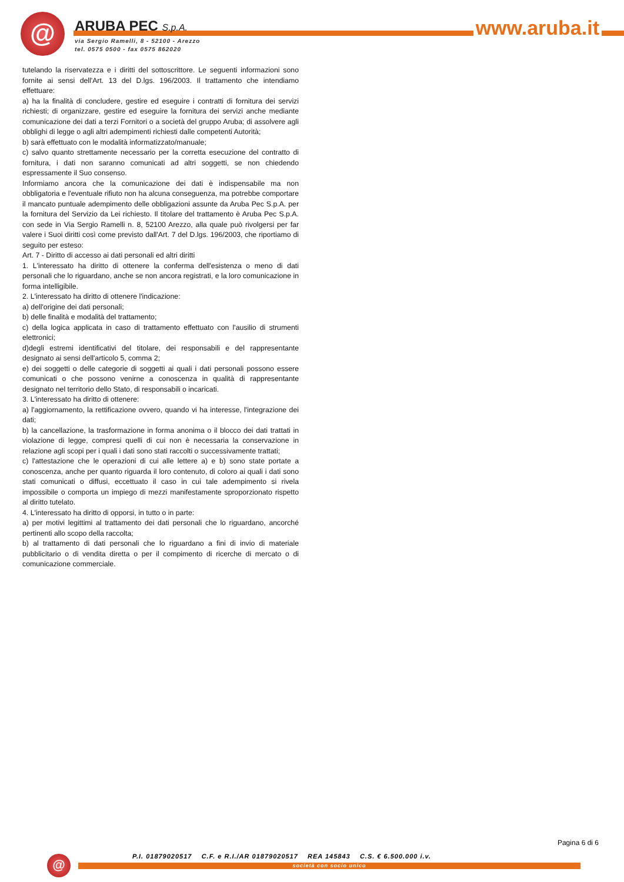@ ARUBA PEC S.p.A.
via Sergio Ramelli, 8 - 52100 - Arezzo
tel. 0575 0500 - fax 0575 862020
www.aruba.it
tutelando la riservatezza e i diritti del sottoscrittore. Le seguenti informazioni sono fornite ai sensi dell'Art. 13 del D.lgs. 196/2003. Il trattamento che intendiamo effettuare:
a) ha la finalità di concludere, gestire ed eseguire i contratti di fornitura dei servizi richiesti; di organizzare, gestire ed eseguire la fornitura dei servizi anche mediante comunicazione dei dati a terzi Fornitori o a società del gruppo Aruba; di assolvere agli obblighi di legge o agli altri adempimenti richiesti dalle competenti Autorità;
b) sarà effettuato con le modalità informatizzato/manuale;
c) salvo quanto strettamente necessario per la corretta esecuzione del contratto di fornitura, i dati non saranno comunicati ad altri soggetti, se non chiedendo espressamente il Suo consenso.
Informiamo ancora che la comunicazione dei dati è indispensabile ma non obbligatoria e l'eventuale rifiuto non ha alcuna conseguenza, ma potrebbe comportare il mancato puntuale adempimento delle obbligazioni assunte da Aruba Pec S.p.A. per la fornitura del Servizio da Lei richiesto. Il titolare del trattamento è Aruba Pec S.p.A. con sede in Via Sergio Ramelli n. 8, 52100 Arezzo, alla quale può rivolgersi per far valere i Suoi diritti così come previsto dall'Art. 7 del D.lgs. 196/2003, che riportiamo di seguito per esteso:
Art. 7 - Diritto di accesso ai dati personali ed altri diritti
1. L'interessato ha diritto di ottenere la conferma dell'esistenza o meno di dati personali che lo riguardano, anche se non ancora registrati, e la loro comunicazione in forma intelligibile.
2. L'interessato ha diritto di ottenere l'indicazione:
a) dell'origine dei dati personali;
b) delle finalità e modalità del trattamento;
c) della logica applicata in caso di trattamento effettuato con l'ausilio di strumenti elettronici;
d)degli estremi identificativi del titolare, dei responsabili e del rappresentante designato ai sensi dell'articolo 5, comma 2;
e) dei soggetti o delle categorie di soggetti ai quali i dati personali possono essere comunicati o che possono venirne a conoscenza in qualità di rappresentante designato nel territorio dello Stato, di responsabili o incaricati.
3. L'interessato ha diritto di ottenere:
a) l'aggiornamento, la rettificazione ovvero, quando vi ha interesse, l'integrazione dei dati;
b) la cancellazione, la trasformazione in forma anonima o il blocco dei dati trattati in violazione di legge, compresi quelli di cui non è necessaria la conservazione in relazione agli scopi per i quali i dati sono stati raccolti o successivamente trattati;
c) l'attestazione che le operazioni di cui alle lettere a) e b) sono state portate a conoscenza, anche per quanto riguarda il loro contenuto, di coloro ai quali i dati sono stati comunicati o diffusi, eccettuato il caso in cui tale adempimento si rivela impossibile o comporta un impiego di mezzi manifestamente sproporzionato rispetto al diritto tutelato.
4. L'interessato ha diritto di opporsi, in tutto o in parte:
a) per motivi legittimi al trattamento dei dati personali che lo riguardano, ancorché pertinenti allo scopo della raccolta;
b) al trattamento di dati personali che lo riguardano a fini di invio di materiale pubblicitario o di vendita diretta o per il compimento di ricerche di mercato o di comunicazione commerciale.
Pagina 6 di 6
@
P.I. 01879020517 C.F. e R.I./AR 01879020517 REA 145843 C.S. € 6.500.000 i.v.
società con socio unico